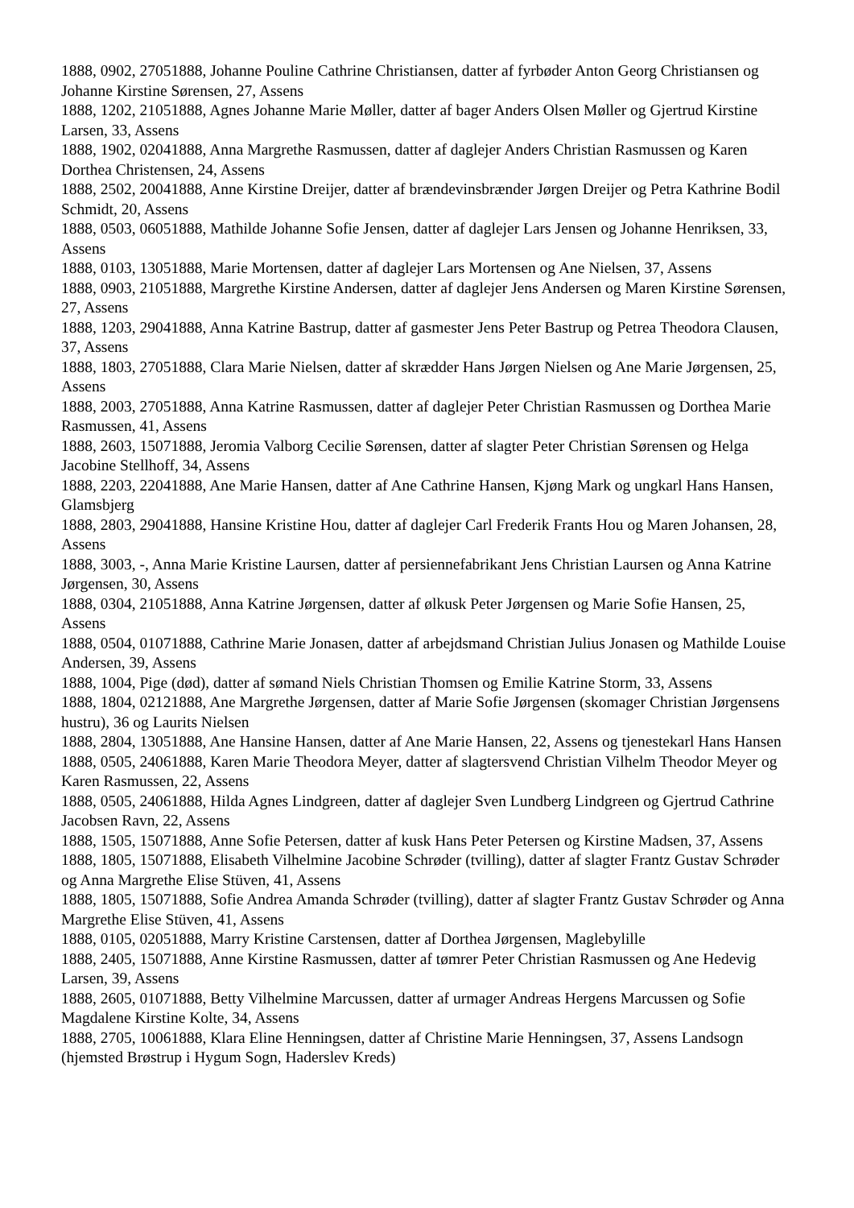1888, 0902, 27051888, Johanne Pouline Cathrine Christiansen, datter af fyrbøder Anton Georg Christiansen og Johanne Kirstine Sørensen, 27, Assens
1888, 1202, 21051888, Agnes Johanne Marie Møller, datter af bager Anders Olsen Møller og Gjertrud Kirstine Larsen, 33, Assens
1888, 1902, 02041888, Anna Margrethe Rasmussen, datter af daglejer Anders Christian Rasmussen og Karen Dorthea Christensen, 24, Assens
1888, 2502, 20041888, Anne Kirstine Dreijer, datter af brændevinsbrænder Jørgen Dreijer og Petra Kathrine Bodil Schmidt, 20, Assens
1888, 0503, 06051888, Mathilde Johanne Sofie Jensen, datter af daglejer Lars Jensen og Johanne Henriksen, 33, Assens
1888, 0103, 13051888, Marie Mortensen, datter af daglejer Lars Mortensen og Ane Nielsen, 37, Assens
1888, 0903, 21051888, Margrethe Kirstine Andersen, datter af daglejer Jens Andersen og Maren Kirstine Sørensen, 27, Assens
1888, 1203, 29041888, Anna Katrine Bastrup, datter af gasmester Jens Peter Bastrup og Petrea Theodora Clausen, 37, Assens
1888, 1803, 27051888, Clara Marie Nielsen, datter af skrædder Hans Jørgen Nielsen og Ane Marie Jørgensen, 25, Assens
1888, 2003, 27051888, Anna Katrine Rasmussen, datter af daglejer Peter Christian Rasmussen og Dorthea Marie Rasmussen, 41, Assens
1888, 2603, 15071888, Jeromia Valborg Cecilie Sørensen, datter af slagter Peter Christian Sørensen og Helga Jacobine Stellhoff, 34, Assens
1888, 2203, 22041888, Ane Marie Hansen, datter af Ane Cathrine Hansen, Kjøng Mark og ungkarl Hans Hansen, Glamsbjerg
1888, 2803, 29041888, Hansine Kristine Hou, datter af daglejer Carl Frederik Frants Hou og Maren Johansen, 28, Assens
1888, 3003, -, Anna Marie Kristine Laursen, datter af persiennefabrikant Jens Christian Laursen og Anna Katrine Jørgensen, 30, Assens
1888, 0304, 21051888, Anna Katrine Jørgensen, datter af ølkusk Peter Jørgensen og Marie Sofie Hansen, 25, Assens
1888, 0504, 01071888, Cathrine Marie Jonasen, datter af arbejdsmand Christian Julius Jonasen og Mathilde Louise Andersen, 39, Assens
1888, 1004, Pige (død), datter af sømand Niels Christian Thomsen og Emilie Katrine Storm, 33, Assens
1888, 1804, 02121888, Ane Margrethe Jørgensen, datter af Marie Sofie Jørgensen (skomager Christian Jørgensens hustru), 36 og Laurits Nielsen
1888, 2804, 13051888, Ane Hansine Hansen, datter af Ane Marie Hansen, 22, Assens og tjenestekarl Hans Hansen
1888, 0505, 24061888, Karen Marie Theodora Meyer, datter af slagtersvend Christian Vilhelm Theodor Meyer og Karen Rasmussen, 22, Assens
1888, 0505, 24061888, Hilda Agnes Lindgreen, datter af daglejer Sven Lundberg Lindgreen og Gjertrud Cathrine Jacobsen Ravn, 22, Assens
1888, 1505, 15071888, Anne Sofie Petersen, datter af kusk Hans Peter Petersen og Kirstine Madsen, 37, Assens
1888, 1805, 15071888, Elisabeth Vilhelmine Jacobine Schrøder (tvilling), datter af slagter Frantz Gustav Schrøder og Anna Margrethe Elise Stüven, 41, Assens
1888, 1805, 15071888, Sofie Andrea Amanda Schrøder (tvilling), datter af slagter Frantz Gustav Schrøder og Anna Margrethe Elise Stüven, 41, Assens
1888, 0105, 02051888, Marry Kristine Carstensen, datter af Dorthea Jørgensen, Maglebylille
1888, 2405, 15071888, Anne Kirstine Rasmussen, datter af tømrer Peter Christian Rasmussen og Ane Hedevig Larsen, 39, Assens
1888, 2605, 01071888, Betty Vilhelmine Marcussen, datter af urmager Andreas Hergens Marcussen og Sofie Magdalene Kirstine Kolte, 34, Assens
1888, 2705, 10061888, Klara Eline Henningsen, datter af Christine Marie Henningsen, 37, Assens Landsogn (hjemsted Brøstrup i Hygum Sogn, Haderslev Kreds)